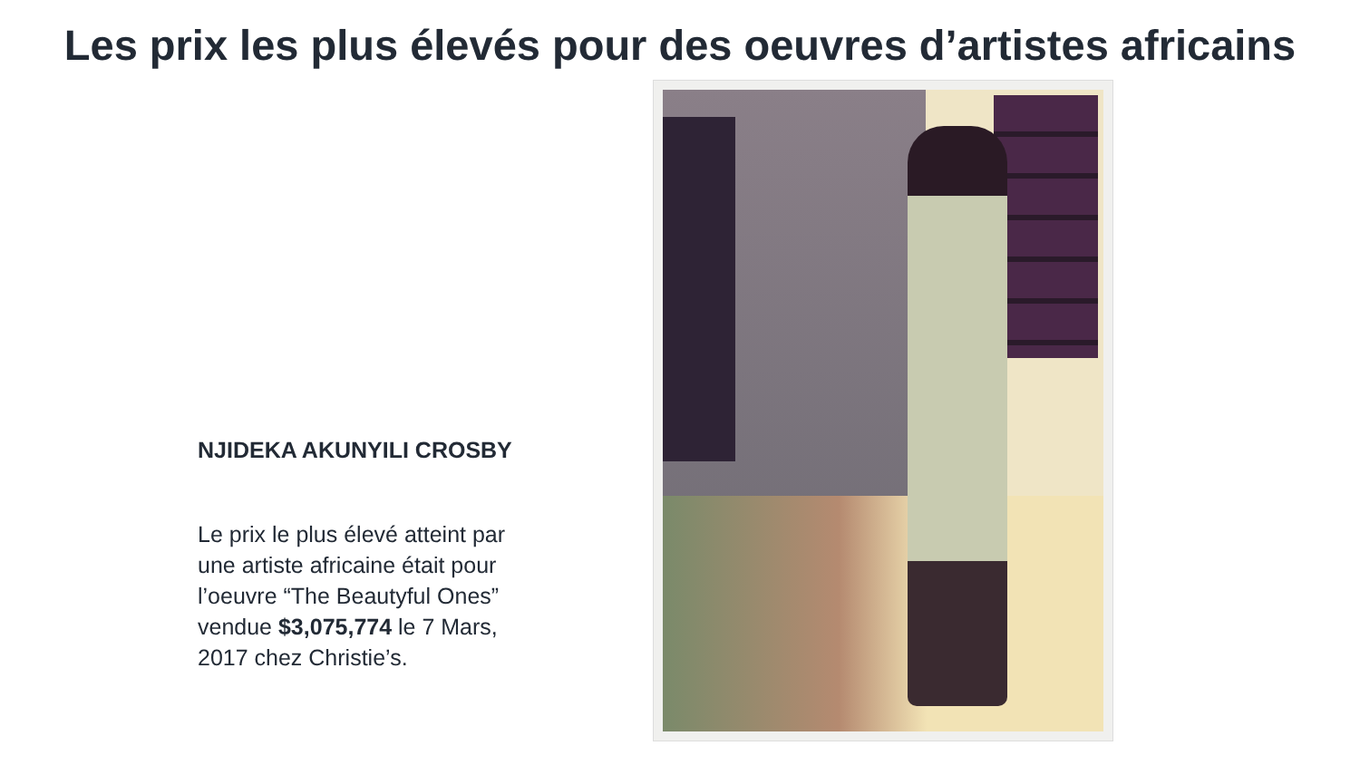Les prix les plus élevés pour des oeuvres d’artistes africains
NJIDEKA AKUNYILI CROSBY
Le prix le plus élevé atteint par une artiste africaine était pour l’oeuvre “The Beautyful Ones” vendue $3,075,774 le 7 Mars, 2017 chez Christie’s.